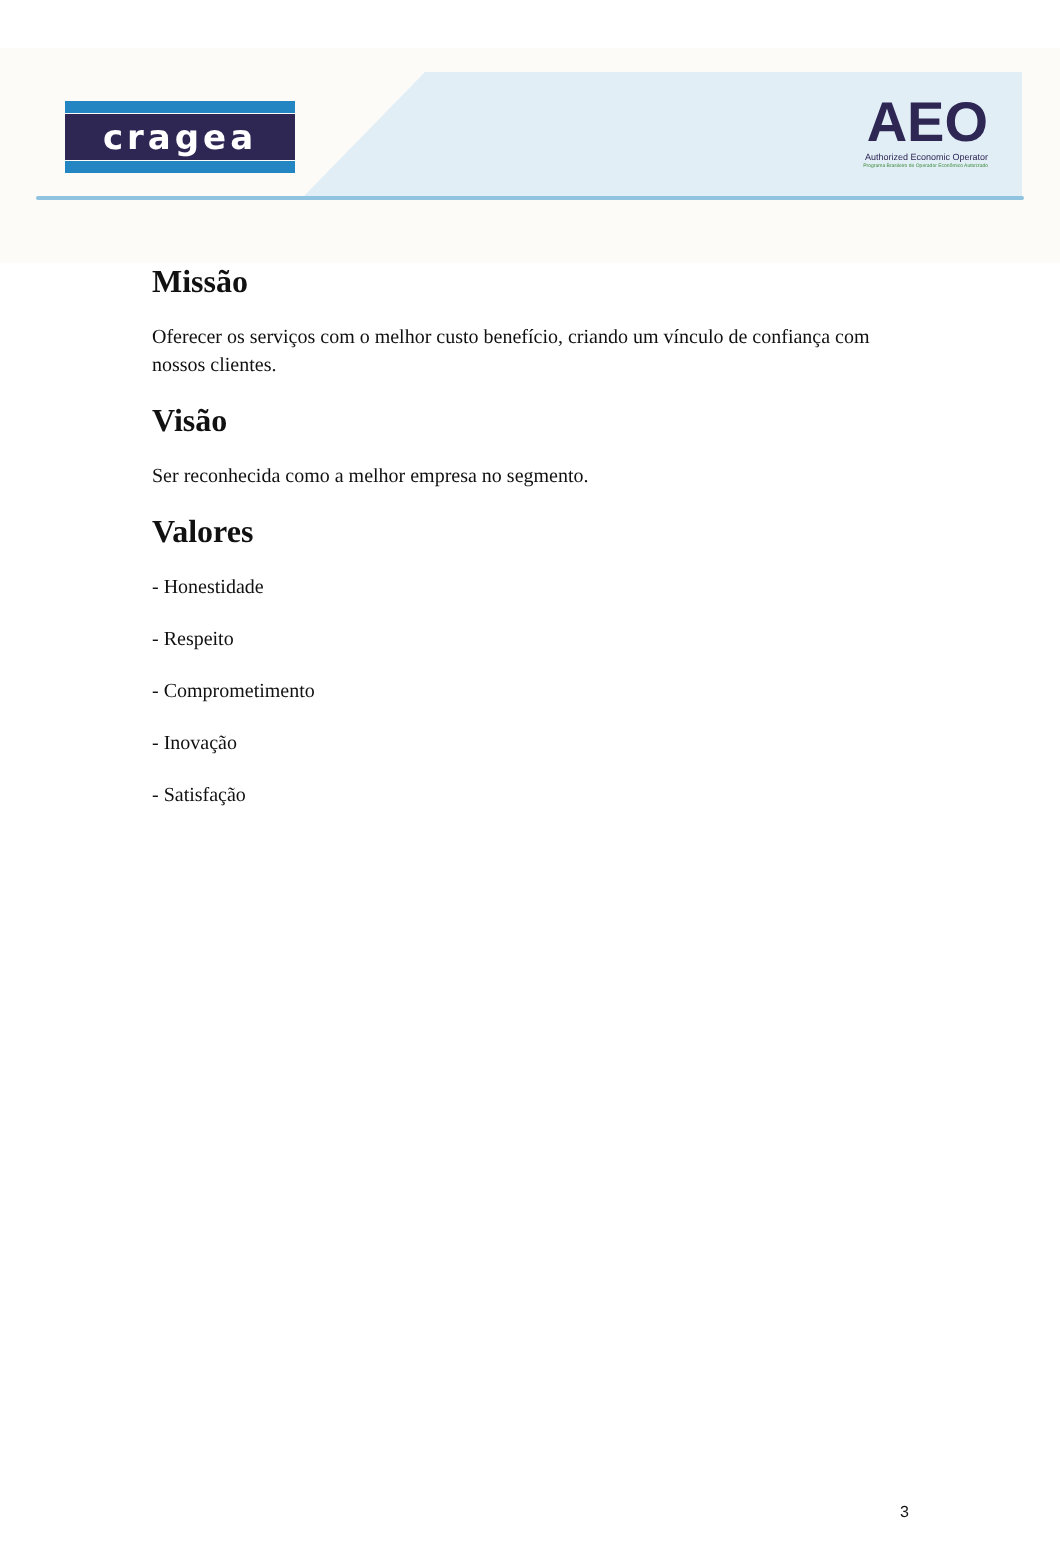cragea
AEO
Authorized Economic Operator
Programa Brasileiro de Operador Econômico Autorizado
Missão
Oferecer os serviços com o melhor custo benefício, criando um vínculo de confiança com nossos clientes.
Visão
Ser reconhecida como a melhor empresa no segmento.
Valores
- Honestidade
- Respeito
- Comprometimento
- Inovação
- Satisfação
3